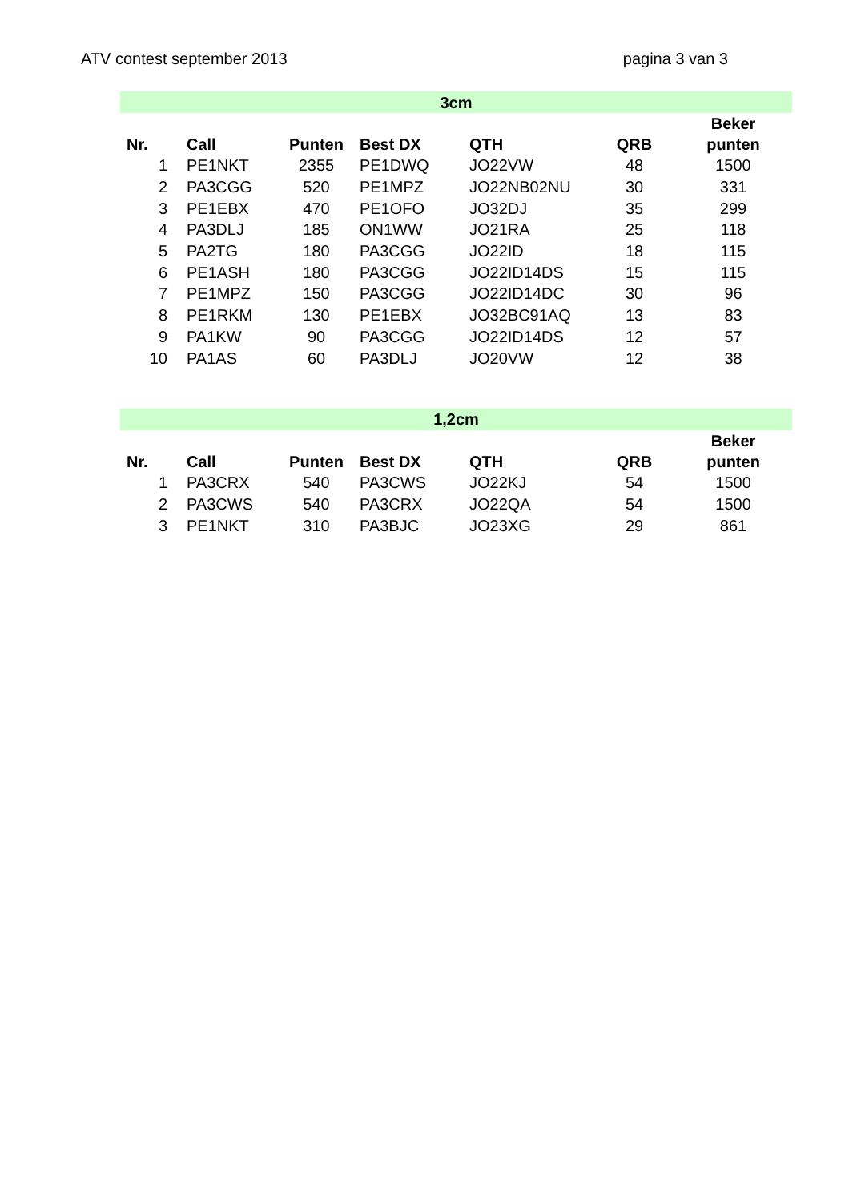ATV contest september 2013 pagina 3 van 3
| 3cm | | | | | | |
| Nr. | Call | Punten | Best DX | QTH | QRB | Beker punten |
| 1 | PE1NKT | 2355 | PE1DWQ | JO22VW | 48 | 1500 |
| 2 | PA3CGG | 520 | PE1MPZ | JO22NB02NU | 30 | 331 |
| 3 | PE1EBX | 470 | PE1OFO | JO32DJ | 35 | 299 |
| 4 | PA3DLJ | 185 | ON1WW | JO21RA | 25 | 118 |
| 5 | PA2TG | 180 | PA3CGG | JO22ID | 18 | 115 |
| 6 | PE1ASH | 180 | PA3CGG | JO22ID14DS | 15 | 115 |
| 7 | PE1MPZ | 150 | PA3CGG | JO22ID14DC | 30 | 96 |
| 8 | PE1RKM | 130 | PE1EBX | JO32BC91AQ | 13 | 83 |
| 9 | PA1KW | 90 | PA3CGG | JO22ID14DS | 12 | 57 |
| 10 | PA1AS | 60 | PA3DLJ | JO20VW | 12 | 38 |
| 1,2cm | | | | | | |
| Nr. | Call | Punten | Best DX | QTH | QRB | Beker punten |
| 1 | PA3CRX | 540 | PA3CWS | JO22KJ | 54 | 1500 |
| 2 | PA3CWS | 540 | PA3CRX | JO22QA | 54 | 1500 |
| 3 | PE1NKT | 310 | PA3BJC | JO23XG | 29 | 861 |